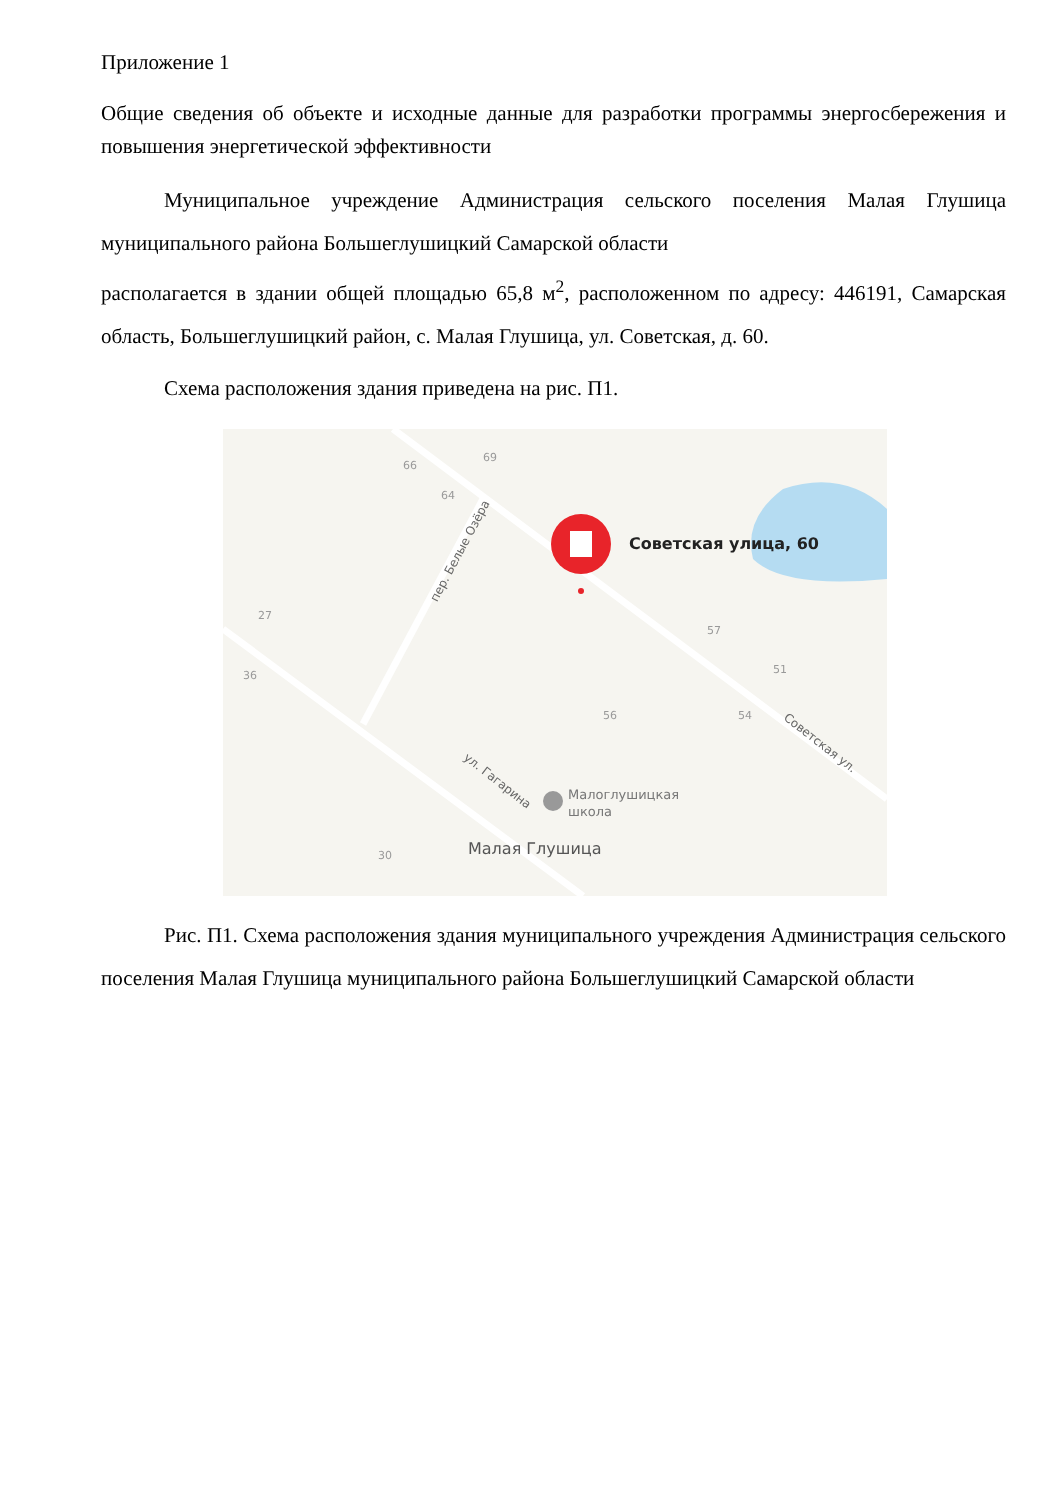Приложение 1
Общие сведения об объекте и исходные данные для разработки программы энергосбережения и повышения энергетической эффективности
Муниципальное учреждение Администрация сельского поселения Малая Глушица муниципального района Большеглушицкий Самарской области
располагается в здании общей площадью 65,8 м<sup>2</sup>, расположенном по адресу: 446191, Самарская область, Большеглушицкий район, с. Малая Глушица, ул. Советская, д. 60.
Схема расположения здания приведена на рис. П1.
66
69
64
27
36
56
57
51
54
30
пер. Белые Озёра
ул. Гагарина
Советская ул.
Советская улица, 60
Малоглушицкая
школа
Малая Глушица
Рис. П1. Схема расположения здания муниципального учреждения Администрация сельского поселения Малая Глушица муниципального района Большеглушицкий Самарской области